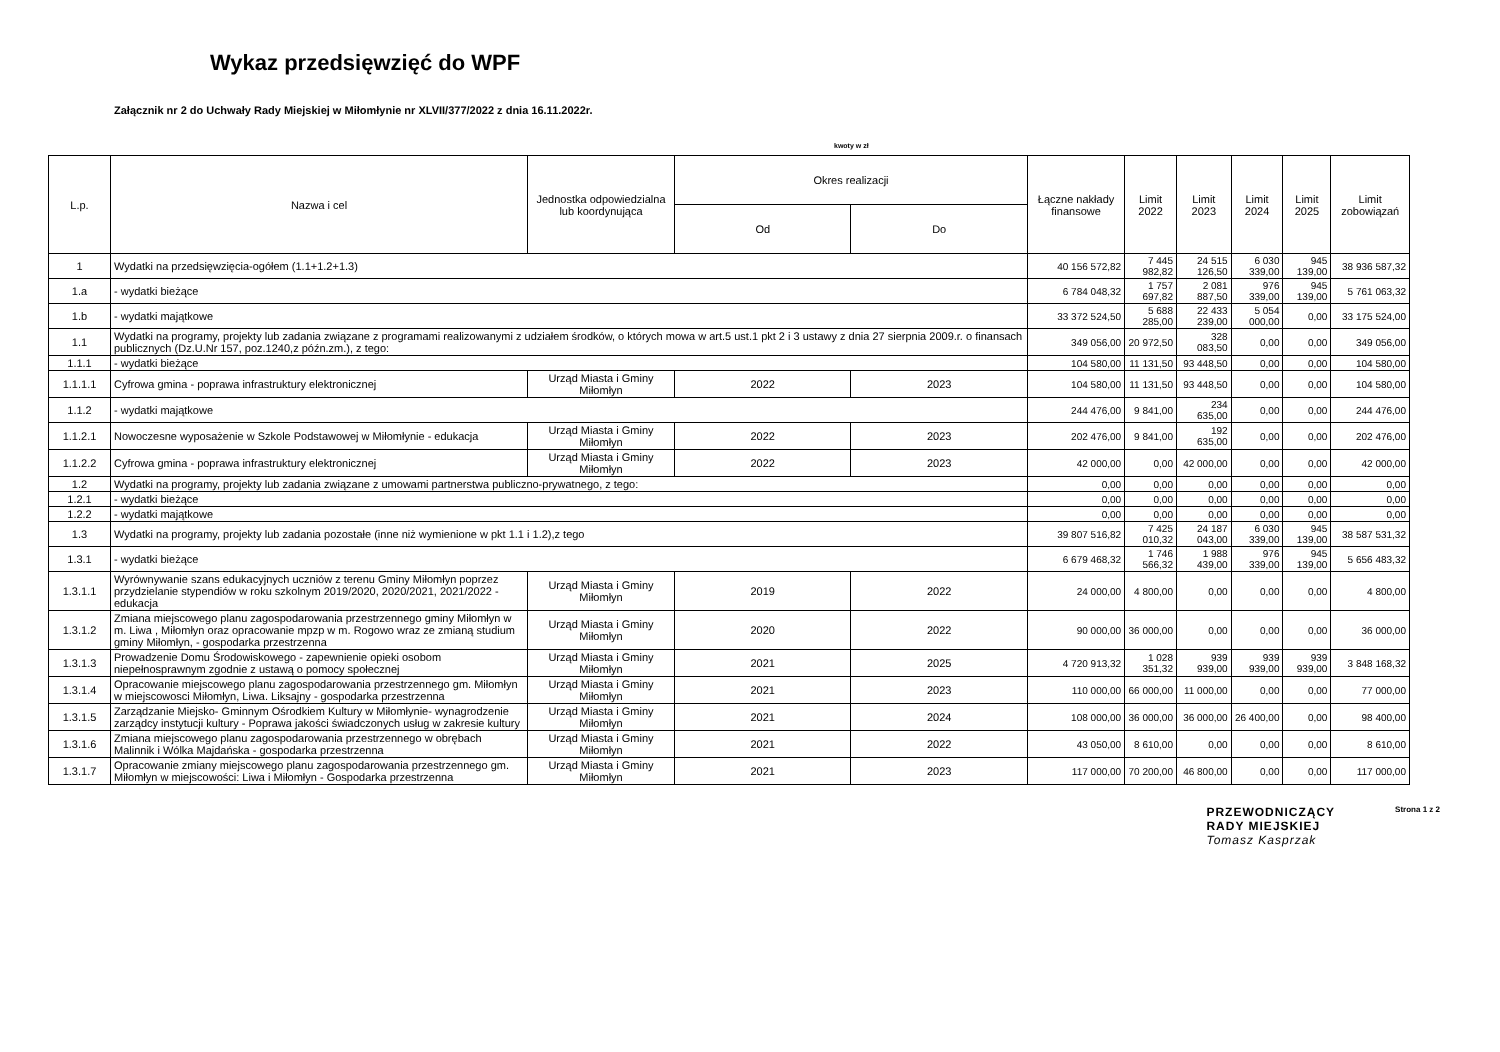Wykaz przedsięwzięć do WPF
Załącznik nr 2 do Uchwały Rady Miejskiej w Miłomłynie nr XLVII/377/2022 z dnia 16.11.2022r.
kwoty w zł
| L.p. | Nazwa i cel | Jednostka odpowiedzialna lub koordynująca | Okres realizacji | | Łączne nakłady finansowe | Limit 2022 | Limit 2023 | Limit 2024 | Limit 2025 | Limit zobowiązań |
| --- | --- | --- | --- | --- | --- | --- | --- | --- | --- | --- |
| | | | Od | Do | | | | | | |
| 1 | Wydatki na przedsięwzięcia-ogółem (1.1+1.2+1.3) | | | | 40 156 572,82 | 7 445 982,82 | 24 515 126,50 | 6 030 339,00 | 945 139,00 | 38 936 587,32 |
| 1.a | - wydatki bieżące | | | | 6 784 048,32 | 1 757 697,82 | 2 081 887,50 | 976 339,00 | 945 139,00 | 5 761 063,32 |
| 1.b | - wydatki majątkowe | | | | 33 372 524,50 | 5 688 285,00 | 22 433 239,00 | 5 054 000,00 | 0,00 | 33 175 524,00 |
| 1.1 | Wydatki na programy, projekty lub zadania związane z programami realizowanymi z udziałem środków, o których mowa w art.5 ust.1 pkt 2 i 3 ustawy z dnia 27 sierpnia 2009.r. o finansach publicznych (Dz.U.Nr 157, poz.1240,z późn.zm.), z tego: | | | | 349 056,00 | 20 972,50 | 328 083,50 | 0,00 | 0,00 | 349 056,00 |
| 1.1.1 | - wydatki bieżące | | | | 104 580,00 | 11 131,50 | 93 448,50 | 0,00 | 0,00 | 104 580,00 |
| 1.1.1.1 | Cyfrowa gmina - poprawa infrastruktury elektronicznej | Urząd Miasta i Gminy Miłomłyn | 2022 | 2023 | 104 580,00 | 11 131,50 | 93 448,50 | 0,00 | 0,00 | 104 580,00 |
| 1.1.2 | - wydatki majątkowe | | | | 244 476,00 | 9 841,00 | 234 635,00 | 0,00 | 0,00 | 244 476,00 |
| 1.1.2.1 | Nowoczesne wyposażenie w Szkole Podstawowej w Miłomłynie - edukacja | Urząd Miasta i Gminy Miłomłyn | 2022 | 2023 | 202 476,00 | 9 841,00 | 192 635,00 | 0,00 | 0,00 | 202 476,00 |
| 1.1.2.2 | Cyfrowa gmina - poprawa infrastruktury elektronicznej | Urząd Miasta i Gminy Miłomłyn | 2022 | 2023 | 42 000,00 | 0,00 | 42 000,00 | 0,00 | 0,00 | 42 000,00 |
| 1.2 | Wydatki na programy, projekty lub zadania związane z umowami partnerstwa publiczno-prywatnego, z tego: | | | | 0,00 | 0,00 | 0,00 | 0,00 | 0,00 | 0,00 |
| 1.2.1 | - wydatki bieżące | | | | 0,00 | 0,00 | 0,00 | 0,00 | 0,00 | 0,00 |
| 1.2.2 | - wydatki majątkowe | | | | 0,00 | 0,00 | 0,00 | 0,00 | 0,00 | 0,00 |
| 1.3 | Wydatki na programy, projekty lub zadania pozostałe (inne niż wymienione w pkt 1.1 i 1.2),z tego | | | | 39 807 516,82 | 7 425 010,32 | 24 187 043,00 | 6 030 339,00 | 945 139,00 | 38 587 531,32 |
| 1.3.1 | - wydatki bieżące | | | | 6 679 468,32 | 1 746 566,32 | 1 988 439,00 | 976 339,00 | 945 139,00 | 5 656 483,32 |
| 1.3.1.1 | Wyrównywanie szans edukacyjnych uczniów z terenu Gminy Miłomłyn poprzez przydzielanie stypendiów w roku szkolnym 2019/2020, 2020/2021, 2021/2022 - edukacja | Urząd Miasta i Gminy Miłomłyn | 2019 | 2022 | 24 000,00 | 4 800,00 | 0,00 | 0,00 | 0,00 | 4 800,00 |
| 1.3.1.2 | Zmiana miejscowego planu zagospodarowania przestrzennego gminy Miłomłyn w m. Liwa , Miłomłyn oraz opracowanie mpzp w m. Rogowo wraz ze zmianą studium gminy Miłomłyn, - gospodarka przestrzenna | Urząd Miasta i Gminy Miłomłyn | 2020 | 2022 | 90 000,00 | 36 000,00 | 0,00 | 0,00 | 0,00 | 36 000,00 |
| 1.3.1.3 | Prowadzenie Domu Środowiskowego - zapewnienie opieki osobom niepełnosprawnym zgodnie z ustawą o pomocy społecznej | Urząd Miasta i Gminy Miłomłyn | 2021 | 2025 | 4 720 913,32 | 1 028 351,32 | 939 939,00 | 939 939,00 | 939 939,00 | 3 848 168,32 |
| 1.3.1.4 | Opracowanie miejscowego planu zagospodarowania przestrzennego gm. Miłomłyn w miejscowosci Miłomłyn, Liwa. Liksajny - gospodarka przestrzenna | Urząd Miasta i Gminy Miłomłyn | 2021 | 2023 | 110 000,00 | 66 000,00 | 11 000,00 | 0,00 | 0,00 | 77 000,00 |
| 1.3.1.5 | Zarządzanie Miejsko- Gminnym Ośrodkiem Kultury w Miłomłynie- wynagrodzenie zarządcy instytucji kultury - Poprawa jakości świadczonych usług w zakresie kultury | Urząd Miasta i Gminy Miłomłyn | 2021 | 2024 | 108 000,00 | 36 000,00 | 36 000,00 | 26 400,00 | 0,00 | 98 400,00 |
| 1.3.1.6 | Zmiana miejscowego planu zagospodarowania przestrzennego w obrębach Malinnik i Wólka Majdańska - gospodarka przestrzenna | Urząd Miasta i Gminy Miłomłyn | 2021 | 2022 | 43 050,00 | 8 610,00 | 0,00 | 0,00 | 0,00 | 8 610,00 |
| 1.3.1.7 | Opracowanie zmiany miejscowego planu zagospodarowania przestrzennego gm. Miłomłyn w miejscowości: Liwa i Miłomłyn - Gospodarka przestrzenna | Urząd Miasta i Gminy Miłomłyn | 2021 | 2023 | 117 000,00 | 70 200,00 | 46 800,00 | 0,00 | 0,00 | 117 000,00 |
PRZEWODNICZĄCY
RADY MIEJSKIEJ
Tomasz Kasprzak
Strona 1 z 2